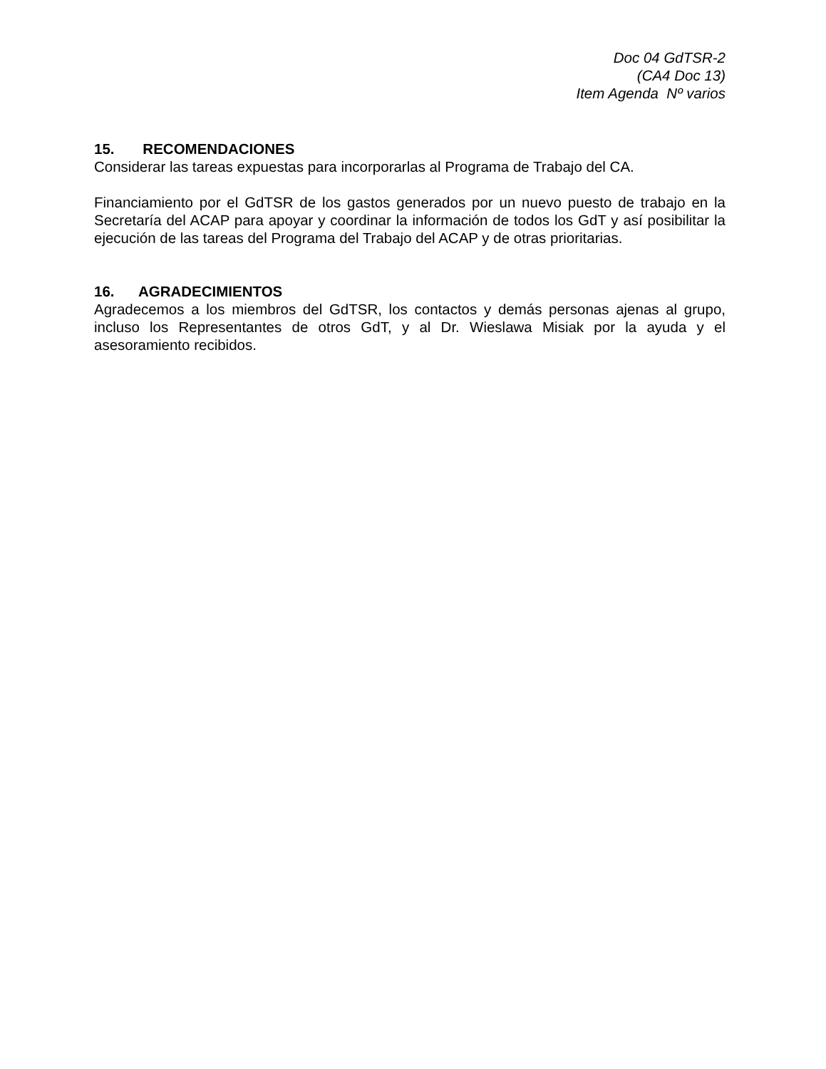Doc 04 GdTSR-2
(CA4 Doc 13)
Item Agenda Nº varios
15. RECOMENDACIONES
Considerar las tareas expuestas para incorporarlas al Programa de Trabajo del CA.
Financiamiento por el GdTSR de los gastos generados por un nuevo puesto de trabajo en la Secretaría del ACAP para apoyar y coordinar la información de todos los GdT y así posibilitar la ejecución de las tareas del Programa del Trabajo del ACAP y de otras prioritarias.
16. AGRADECIMIENTOS
Agradecemos a los miembros del GdTSR, los contactos y demás personas ajenas al grupo, incluso los Representantes de otros GdT, y al Dr. Wieslawa Misiak por la ayuda y el asesoramiento recibidos.